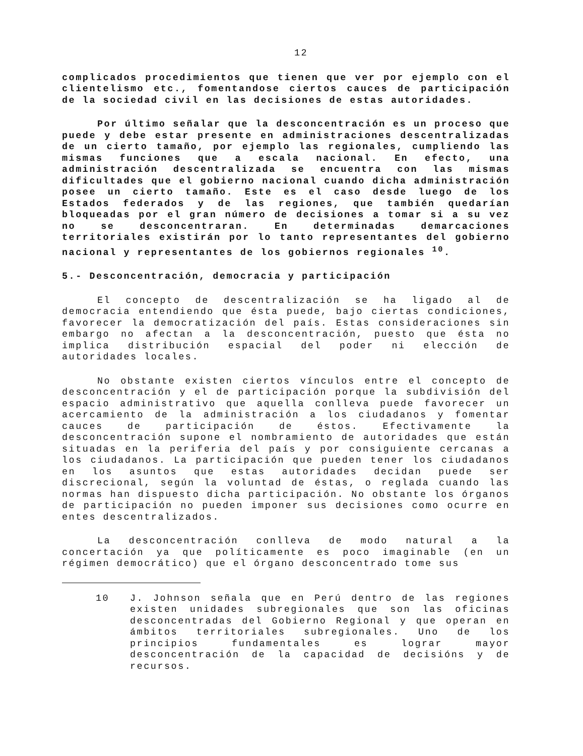12
complicados procedimientos que tienen que ver por ejemplo con el clientelismo etc., fomentandose ciertos cauces de participación de la sociedad civil en las decisiones de estas autoridades.
Por último señalar que la desconcentración es un proceso que puede y debe estar presente en administraciones descentralizadas de un cierto tamaño, por ejemplo las regionales, cumpliendo las mismas funciones que a escala nacional. En efecto, una administración descentralizada se encuentra con las mismas dificultades que el gobierno nacional cuando dicha administración posee un cierto tamaño. Este es el caso desde luego de los Estados federados y de las regiones, que también quedarían bloqueadas por el gran número de decisiones a tomar si a su vez no se desconcentraran. En determinadas demarcaciones territoriales existirán por lo tanto representantes del gobierno nacional y representantes de los gobiernos regionales <sup>10</sup>.
5.- Desconcentración, democracia y participación
El concepto de descentralización se ha ligado al de democracia entendiendo que ésta puede, bajo ciertas condiciones, favorecer la democratización del país. Estas consideraciones sin embargo no afectan a la desconcentración, puesto que ésta no implica distribución espacial del poder ni elección de autoridades locales.
No obstante existen ciertos vínculos entre el concepto de desconcentración y el de participación porque la subdivisión del espacio administrativo que aquella conlleva puede favorecer un acercamiento de la administración a los ciudadanos y fomentar cauces de participación de éstos. Efectivamente la desconcentración supone el nombramiento de autoridades que están situadas en la periferia del país y por consiguiente cercanas a los ciudadanos. La participación que pueden tener los ciudadanos en los asuntos que estas autoridades decidan puede ser discrecional, según la voluntad de éstas, o reglada cuando las normas han dispuesto dicha participación. No obstante los órganos de participación no pueden imponer sus decisiones como ocurre en entes descentralizados.
La desconcentración conlleva de modo natural a la concertación ya que políticamente es poco imaginable (en un régimen democrático) que el órgano desconcentrado tome sus
10 J. Johnson señala que en Perú dentro de las regiones existen unidades subregionales que son las oficinas desconcentradas del Gobierno Regional y que operan en ámbitos territoriales subregionales. Uno de los principios fundamentales es lograr mayor desconcentración de la capacidad de decisións y de recursos.